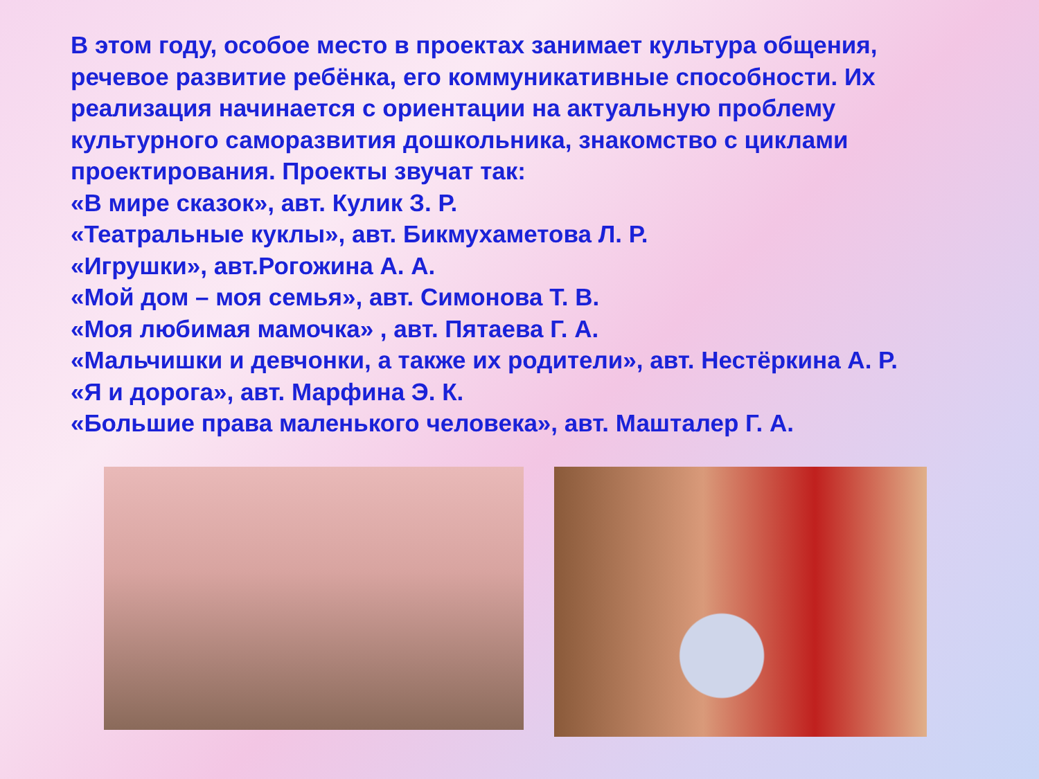В этом году, особое место в проектах занимает культура общения, речевое развитие ребёнка, его коммуникативные способности. Их реализация начинается с ориентации на актуальную проблему культурного саморазвития дошкольника, знакомство с циклами проектирования. Проекты звучат так:
«В мире сказок», авт. Кулик З. Р.
«Театральные куклы», авт. Бикмухаметова Л. Р.
«Игрушки», авт.Рогожина А. А.
«Мой дом – моя семья», авт. Симонова Т. В.
«Моя любимая мамочка» , авт. Пятаева Г. А.
«Мальчишки и девчонки, а также их родители», авт. Нестёркина А. Р.
«Я и дорога», авт. Марфина Э. К.
«Большие права маленького человека», авт. Машталер Г. А.